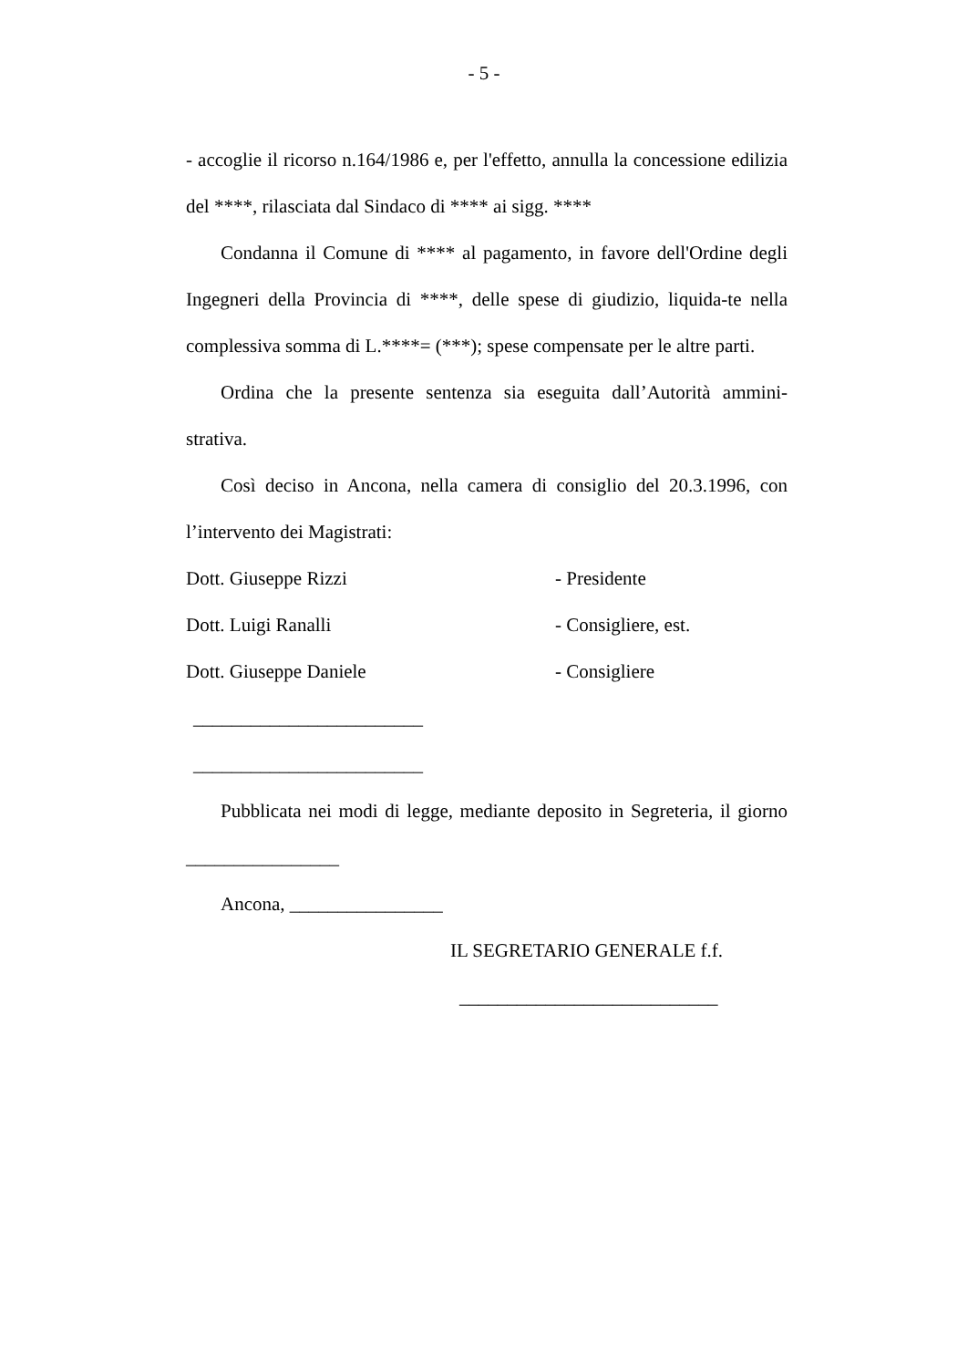- 5 -
- accoglie il ricorso n.164/1986 e, per l'effetto, annulla la concessione edilizia del ****, rilasciata dal Sindaco di **** ai sigg. ****
Condanna il Comune di **** al pagamento, in favore dell'Ordine degli Ingegneri della Provincia di ****, delle spese di giudizio, liquida-te nella complessiva somma di L.****= (***); spese compensate per le altre parti.
Ordina che la presente sentenza sia eseguita dall’Autorità ammini-strativa.
Così deciso in Ancona, nella camera di consiglio del 20.3.1996, con l’intervento dei Magistrati:
Dott. Giuseppe Rizzi - Presidente
Dott. Luigi Ranalli - Consigliere, est.
Dott. Giuseppe Daniele - Consigliere
________________________
________________________
Pubblicata nei modi di legge, mediante deposito in Segreteria, il giorno ________________
Ancona, ________________
IL SEGRETARIO GENERALE f.f.
___________________________